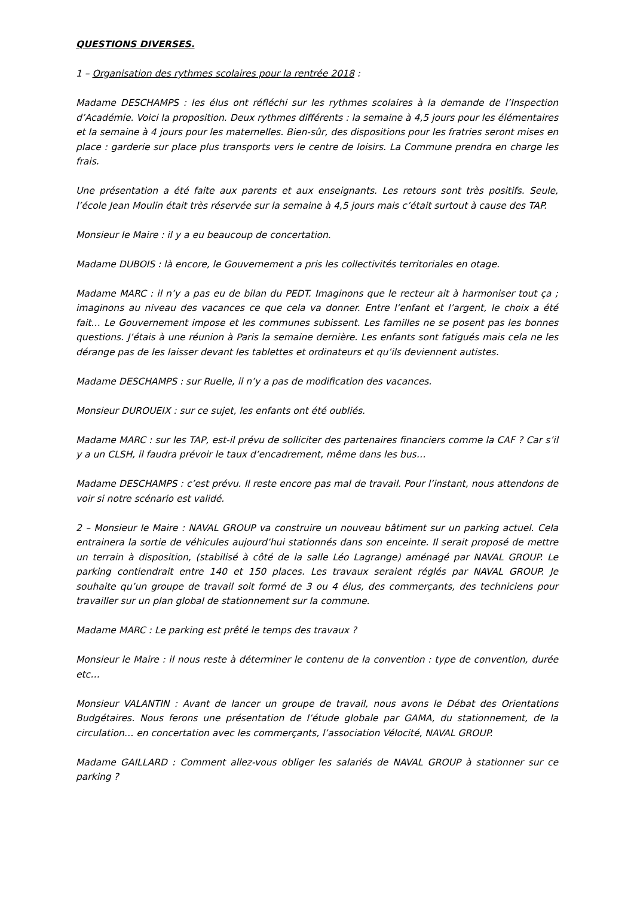QUESTIONS DIVERSES.
1 – Organisation des rythmes scolaires pour la rentrée 2018 :
Madame DESCHAMPS : les élus ont réfléchi sur les rythmes scolaires à la demande de l’Inspection d’Académie. Voici la proposition. Deux rythmes différents : la semaine à 4,5 jours pour les élémentaires et la semaine à 4 jours pour les maternelles. Bien-sûr, des dispositions pour les fratries seront mises en place : garderie sur place plus transports vers le centre de loisirs. La Commune prendra en charge les frais.
Une présentation a été faite aux parents et aux enseignants. Les retours sont très positifs. Seule, l’école Jean Moulin était très réservée sur la semaine à 4,5 jours mais c’était surtout à cause des TAP.
Monsieur le Maire : il y a eu beaucoup de concertation.
Madame DUBOIS : là encore, le Gouvernement a pris les collectivités territoriales en otage.
Madame MARC : il n’y a pas eu de bilan du PEDT. Imaginons que le recteur ait à harmoniser tout ça ; imaginons au niveau des vacances ce que cela va donner. Entre l’enfant et l’argent, le choix a été fait… Le Gouvernement impose et les communes subissent. Les familles ne se posent pas les bonnes questions. J’étais à une réunion à Paris la semaine dernière. Les enfants sont fatigués mais cela ne les dérange pas de les laisser devant les tablettes et ordinateurs et qu’ils deviennent autistes.
Madame DESCHAMPS : sur Ruelle, il n’y a pas de modification des vacances.
Monsieur DUROUEIX : sur ce sujet, les enfants ont été oubliés.
Madame MARC : sur les TAP, est-il prévu de solliciter des partenaires financiers comme la CAF ? Car s’il y a un CLSH, il faudra prévoir le taux d’encadrement, même dans les bus…
Madame DESCHAMPS : c’est prévu. Il reste encore pas mal de travail. Pour l’instant, nous attendons de voir si notre scénario est validé.
2 – Monsieur le Maire : NAVAL GROUP va construire un nouveau bâtiment sur un parking actuel. Cela entrainera la sortie de véhicules aujourd’hui stationnés dans son enceinte. Il serait proposé de mettre un terrain à disposition, (stabilisé à côté de la salle Léo Lagrange) aménagé par NAVAL GROUP. Le parking contiendrait entre 140 et 150 places. Les travaux seraient réglés par NAVAL GROUP. Je souhaite qu’un groupe de travail soit formé de 3 ou 4 élus, des commerçants, des techniciens pour travailler sur un plan global de stationnement sur la commune.
Madame MARC : Le parking est prêté le temps des travaux ?
Monsieur le Maire : il nous reste à déterminer le contenu de la convention : type de convention, durée etc…
Monsieur VALANTIN : Avant de lancer un groupe de travail, nous avons le Débat des Orientations Budgétaires. Nous ferons une présentation de l’étude globale par GAMA, du stationnement, de la circulation… en concertation avec les commerçants, l’association Vélocité, NAVAL GROUP.
Madame GAILLARD : Comment allez-vous obliger les salariés de NAVAL GROUP à stationner sur ce parking ?